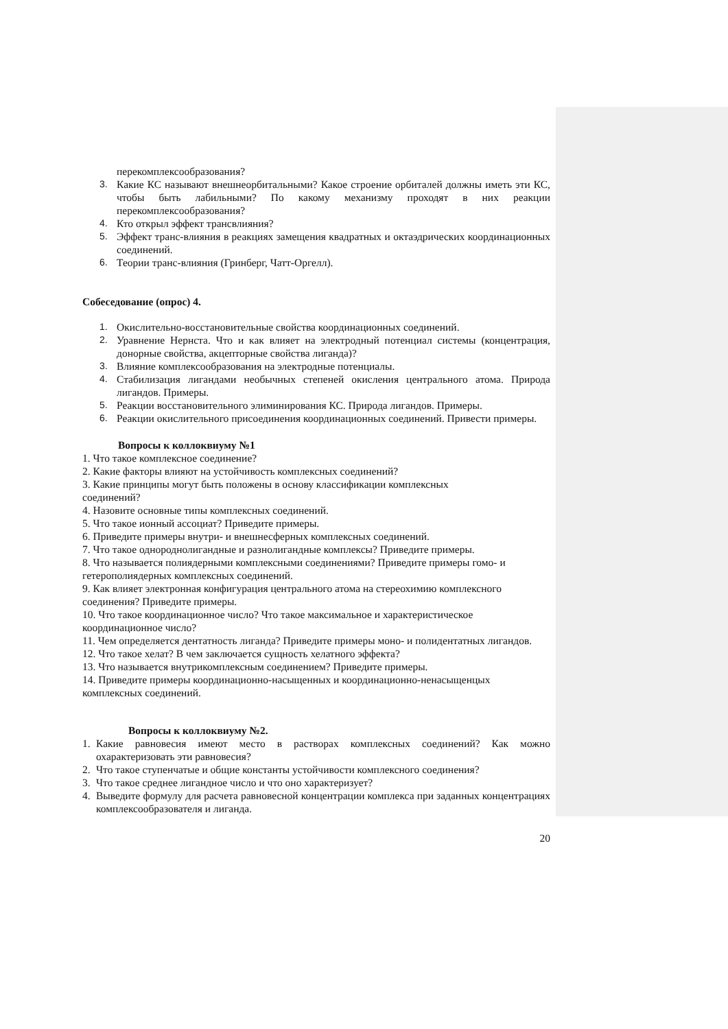перекомплексообразования?
3. Какие КС называют внешнеорбитальными? Какое строение орбиталей должны иметь эти КС, чтобы быть лабильными? По какому механизму проходят в них реакции перекомплексообразования?
4. Кто открыл эффект трансвлияния?
5. Эффект транс-влияния в реакциях замещения квадратных и октаэдрических координационных соединений.
6. Теории транс-влияния (Гринберг, Чатт-Оргелл).
Собеседование (опрос) 4.
1. Окислительно-восстановительные свойства координационных соединений.
2. Уравнение Нернста. Что и как влияет на электродный потенциал системы (концентрация, донорные свойства, акцепторные свойства лиганда)?
3. Влияние комплексообразования на электродные потенциалы.
4. Стабилизация лигандами необычных степеней окисления центрального атома. Природа лигандов. Примеры.
5. Реакции восстановительного элиминирования КС. Природа лигандов. Примеры.
6. Реакции окислительного присоединения координационных соединений. Привести примеры.
Вопросы к коллоквиуму №1
1. Что такое комплексное соединение?
2. Какие факторы влияют на устойчивость комплексных соединений?
3. Какие принципы могут быть положены в основу классификации комплексных
соединений?
4. Назовите основные типы комплексных соединений.
5. Что такое ионный ассоциат? Приведите примеры.
6. Приведите примеры внутри- и внешнесферных комплексных соединений.
7. Что такое однороднолигандные и разнолигандные комплексы? Приведите примеры.
8. Что называется полиядерными комплексными соединениями? Приведите примеры гомо- и гетерополиядерных комплексных соединений.
9. Как влияет электронная конфигурация центрального атома на стереохимию комплексного соединения? Приведите примеры.
10. Что такое координационное число? Что такое максимальное и характеристическое координационное число?
11. Чем определяется дентатность лиганда? Приведите примеры моно- и полидентатных лигандов.
12. Что такое хелат? В чем заключается сущность хелатного эффекта?
13. Что называется внутрикомплексным соединением? Приведите примеры.
14. Приведите примеры координационно-насыщенных и координационно-ненасыщенцых комплексных соединений.
Вопросы к коллоквиуму №2.
1. Какие равновесия имеют место в растворах комплексных соединений? Как можно охарактеризовать эти равновесия?
2. Что такое ступенчатые и общие константы устойчивости комплексного соединения?
3. Что такое среднее лигандное число и что оно характеризует?
4. Выведите формулу для расчета равновесной концентрации комплекса при заданных концентрациях комплексообразователя и лиганда.
20